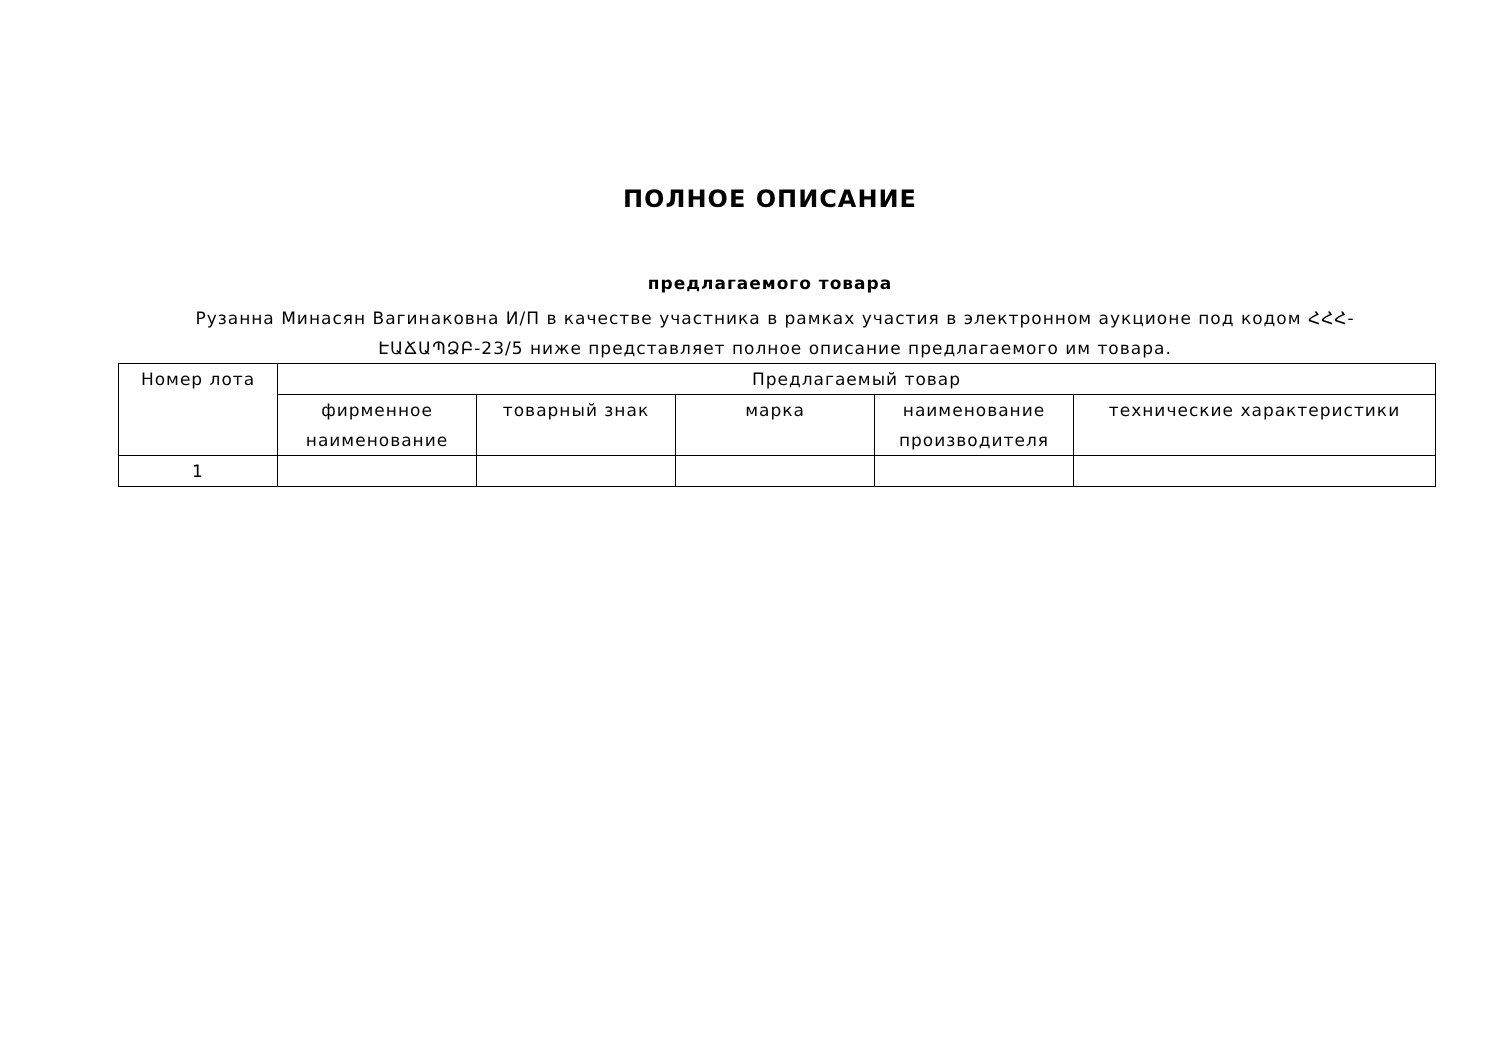ПОЛНОЕ ОПИСАНИЕ
предлагаемого товара
Рузанна Минасян Вагинакoвна И/П в качестве участника в рамках участия в электронном аукционе под кодом ՀՀՀ-ԷԱՃԱՊՁԲ-23/5 ниже представляет полное описание предлагаемого им товара.
| Номер лота | Предлагаемый товар | | | | |
| --- | --- | --- | --- | --- | --- |
| | фирменное наименование | товарный знак | марка | наименование производителя | технические характеристики |
| 1 | | | | | |